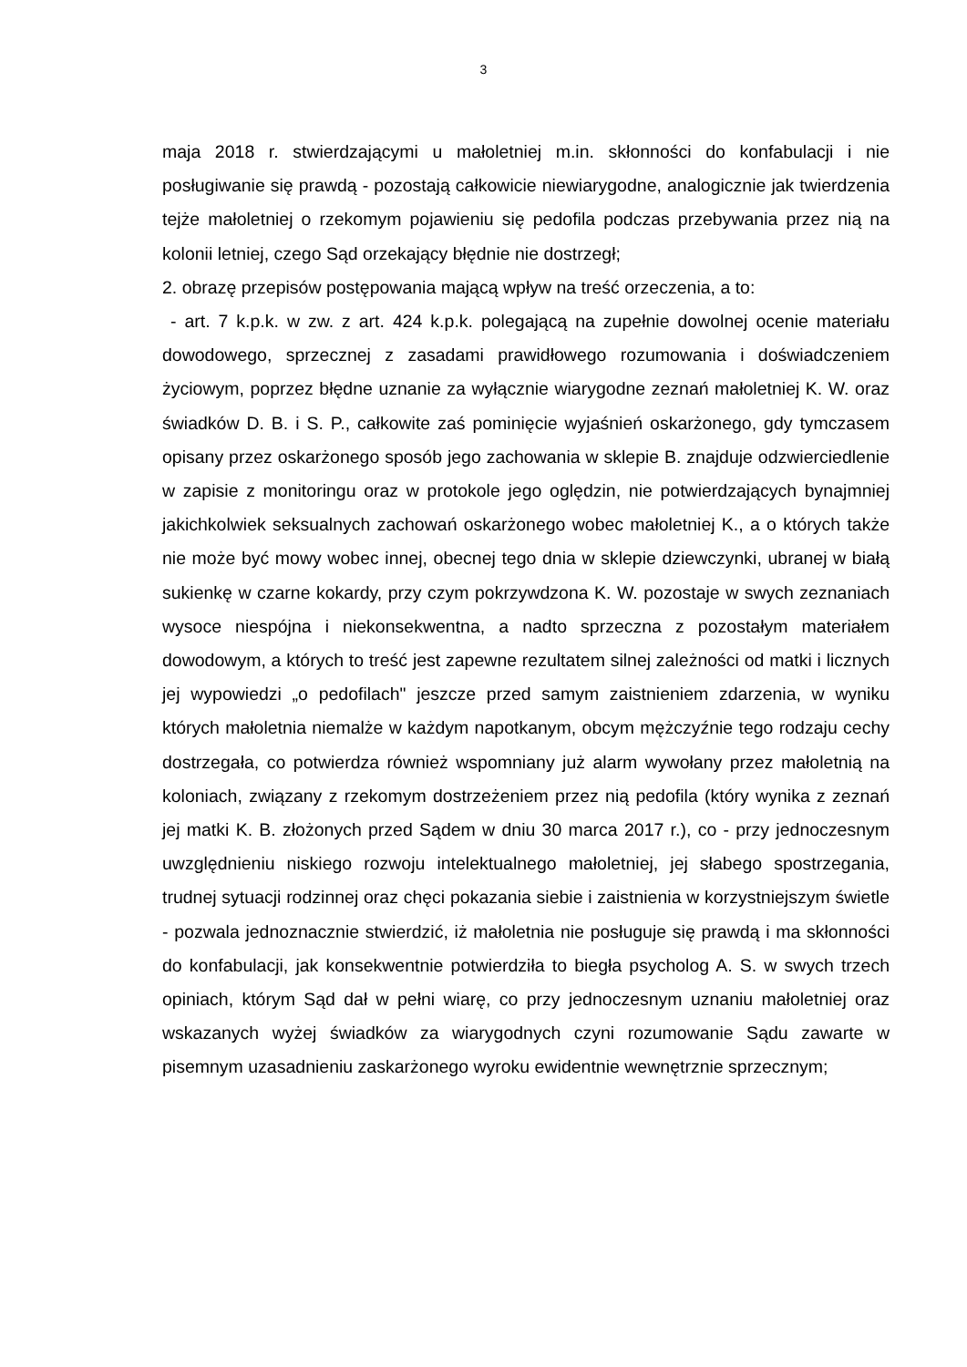3
maja 2018 r. stwierdzającymi u małoletniej m.in. skłonności do konfabulacji i nie posługiwanie się prawdą - pozostają całkowicie niewiarygodne, analogicznie jak twierdzenia tejże małoletniej o rzekomym pojawieniu się pedofila podczas przebywania przez nią na kolonii letniej, czego Sąd orzekający błędnie nie dostrzegł;
2. obrazę przepisów postępowania mającą wpływ na treść orzeczenia, a to:
- art. 7 k.p.k. w zw. z art. 424 k.p.k. polegającą na zupełnie dowolnej ocenie materiału dowodowego, sprzecznej z zasadami prawidłowego rozumowania i doświadczeniem życiowym, poprzez błędne uznanie za wyłącznie wiarygodne zeznań małoletniej K. W. oraz świadków D. B. i S. P., całkowite zaś pominięcie wyjaśnień oskarżonego, gdy tymczasem opisany przez oskarżonego sposób jego zachowania w sklepie B. znajduje odzwierciedlenie w zapisie z monitoringu oraz w protokole jego oględzin, nie potwierdzających bynajmniej jakichkolwiek seksualnych zachowań oskarżonego wobec małoletniej K., a o których także nie może być mowy wobec innej, obecnej tego dnia w sklepie dziewczynki, ubranej w białą sukienkę w czarne kokardy, przy czym pokrzywdzona K. W. pozostaje w swych zeznaniach wysoce niespójna i niekonsekwentna, a nadto sprzeczna z pozostałym materiałem dowodowym, a których to treść jest zapewne rezultatem silnej zależności od matki i licznych jej wypowiedzi „o pedofilach" jeszcze przed samym zaistnieniem zdarzenia, w wyniku których małoletnia niemalże w każdym napotkanym, obcym mężczyźnie tego rodzaju cechy dostrzegała, co potwierdza również wspomniany już alarm wywołany przez małoletnią na koloniach, związany z rzekomym dostrzeżeniem przez nią pedofila (który wynika z zeznań jej matki K. B. złożonych przed Sądem w dniu 30 marca 2017 r.), co - przy jednoczesnym uwzględnieniu niskiego rozwoju intelektualnego małoletniej, jej słabego spostrzegania, trudnej sytuacji rodzinnej oraz chęci pokazania siebie i zaistnienia w korzystniejszym świetle - pozwala jednoznacznie stwierdzić, iż małoletnia nie posługuje się prawdą i ma skłonności do konfabulacji, jak konsekwentnie potwierdziła to biegła psycholog A. S. w swych trzech opiniach, którym Sąd dał w pełni wiarę, co przy jednoczesnym uznaniu małoletniej oraz wskazanych wyżej świadków za wiarygodnych czyni rozumowanie Sądu zawarte w pisemnym uzasadnieniu zaskarżonego wyroku ewidentnie wewnętrznie sprzecznym;